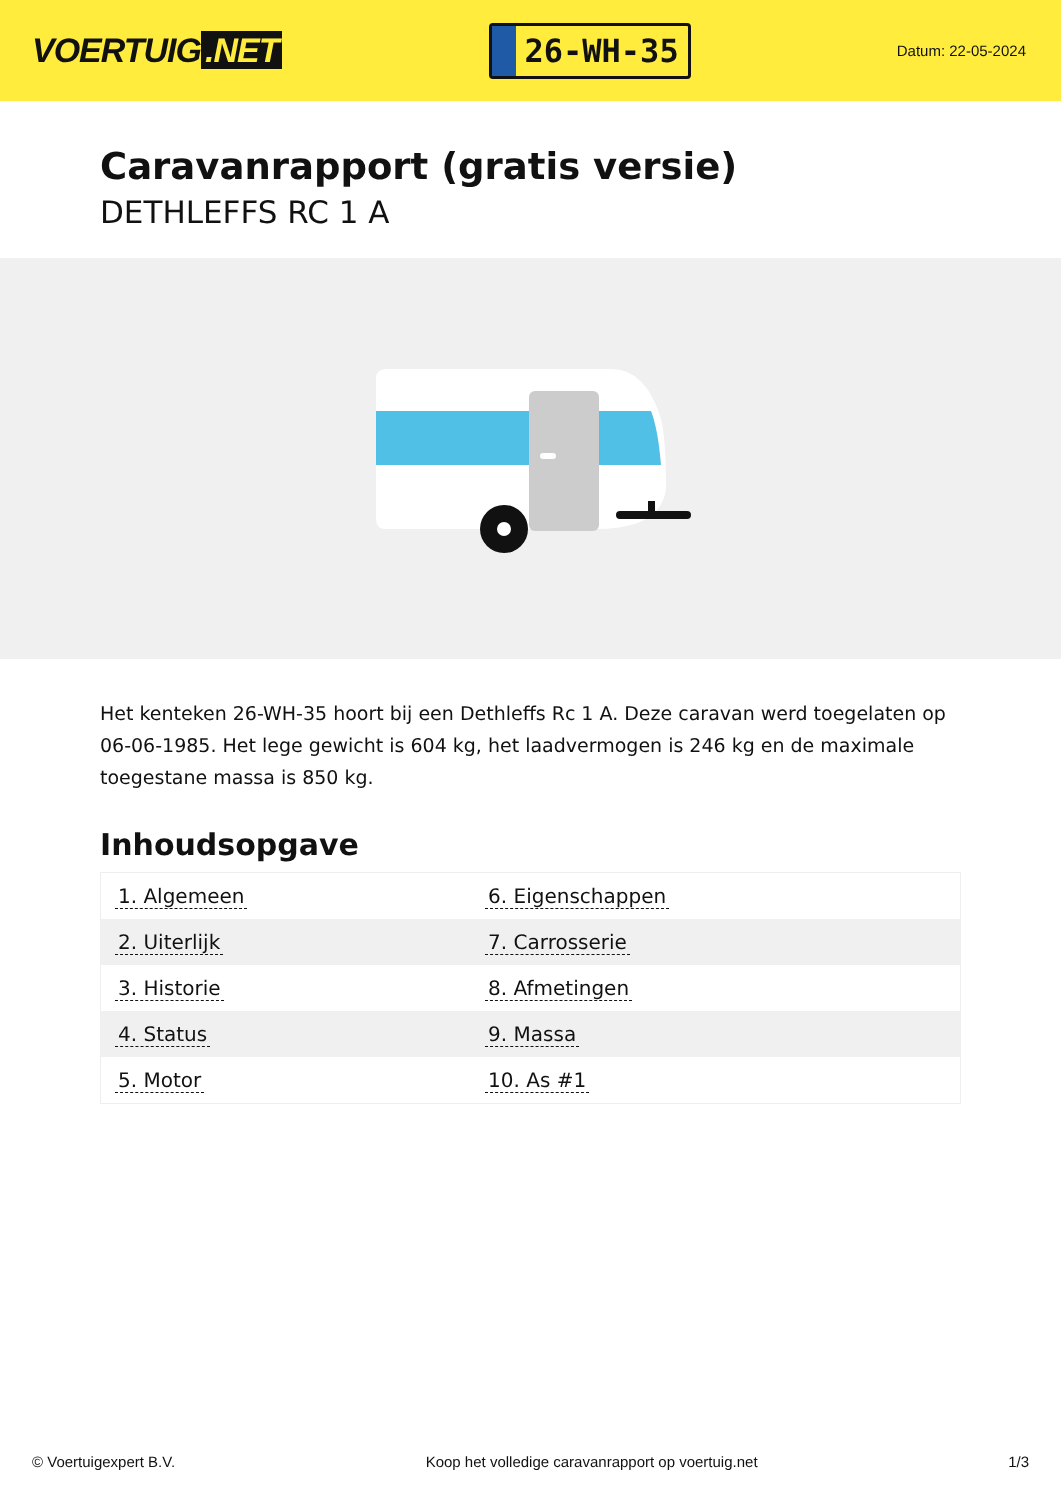VOERTUIG.NET
26-WH-35
Datum: 22-05-2024
Caravanrapport (gratis versie)
DETHLEFFS RC 1 A
Het kenteken 26-WH-35 hoort bij een Dethleffs Rc 1 A. Deze caravan werd toegelaten op 06-06-1985. Het lege gewicht is 604 kg, het laadvermogen is 246 kg en de maximale toegestane massa is 850 kg.
Inhoudsopgave
| 1. Algemeen | 6. Eigenschappen |
| 2. Uiterlijk | 7. Carrosserie |
| 3. Historie | 8. Afmetingen |
| 4. Status | 9. Massa |
| 5. Motor | 10. As #1 |
© Voertuigexpert B.V. Koop het volledige caravanrapport op voertuig.net 1/3